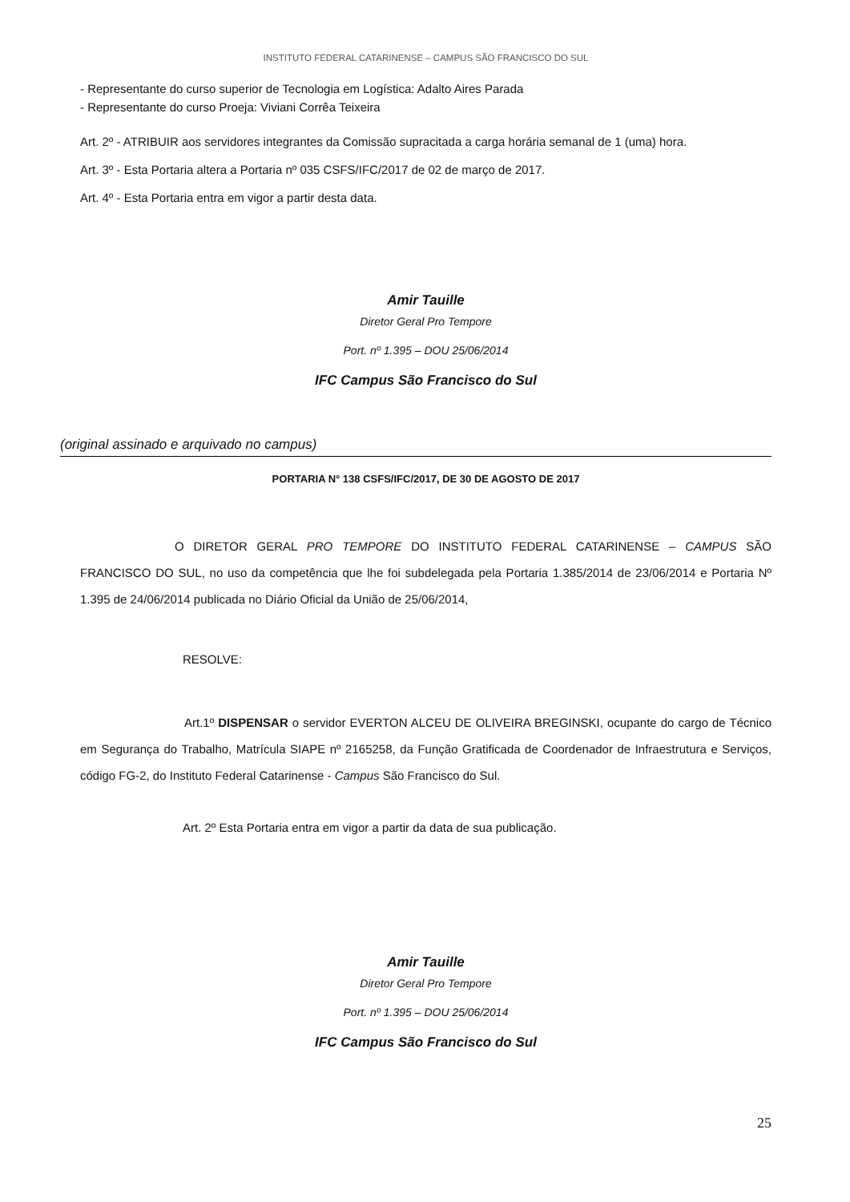INSTITUTO FEDERAL CATARINENSE – CAMPUS SÃO FRANCISCO DO SUL
- Representante do curso superior de Tecnologia em Logística: Adalto Aires Parada
- Representante do curso Proeja: Viviani Corrêa Teixeira
Art. 2º - ATRIBUIR aos servidores integrantes da Comissão supracitada a carga horária semanal de 1 (uma) hora.
Art. 3º - Esta Portaria altera a Portaria nº 035 CSFS/IFC/2017 de 02 de março de 2017.
Art. 4º - Esta Portaria entra em vigor a partir desta data.
Amir Tauille
Diretor Geral Pro Tempore
Port. nº 1.395 – DOU 25/06/2014
IFC Campus São Francisco do Sul
(original assinado e arquivado no campus)
PORTARIA N° 138 CSFS/IFC/2017, DE 30 DE AGOSTO DE 2017
O DIRETOR GERAL PRO TEMPORE DO INSTITUTO FEDERAL CATARINENSE – CAMPUS SÃO FRANCISCO DO SUL, no uso da competência que lhe foi subdelegada pela Portaria 1.385/2014 de 23/06/2014 e Portaria Nº 1.395 de 24/06/2014 publicada no Diário Oficial da União de 25/06/2014,
RESOLVE:
Art.1º DISPENSAR o servidor EVERTON ALCEU DE OLIVEIRA BREGINSKI, ocupante do cargo de Técnico em Segurança do Trabalho, Matrícula SIAPE nº 2165258, da Função Gratificada de Coordenador de Infraestrutura e Serviços, código FG-2, do Instituto Federal Catarinense - Campus São Francisco do Sul.
Art. 2º Esta Portaria entra em vigor a partir da data de sua publicação.
Amir Tauille
Diretor Geral Pro Tempore
Port. nº 1.395 – DOU 25/06/2014
IFC Campus São Francisco do Sul
25